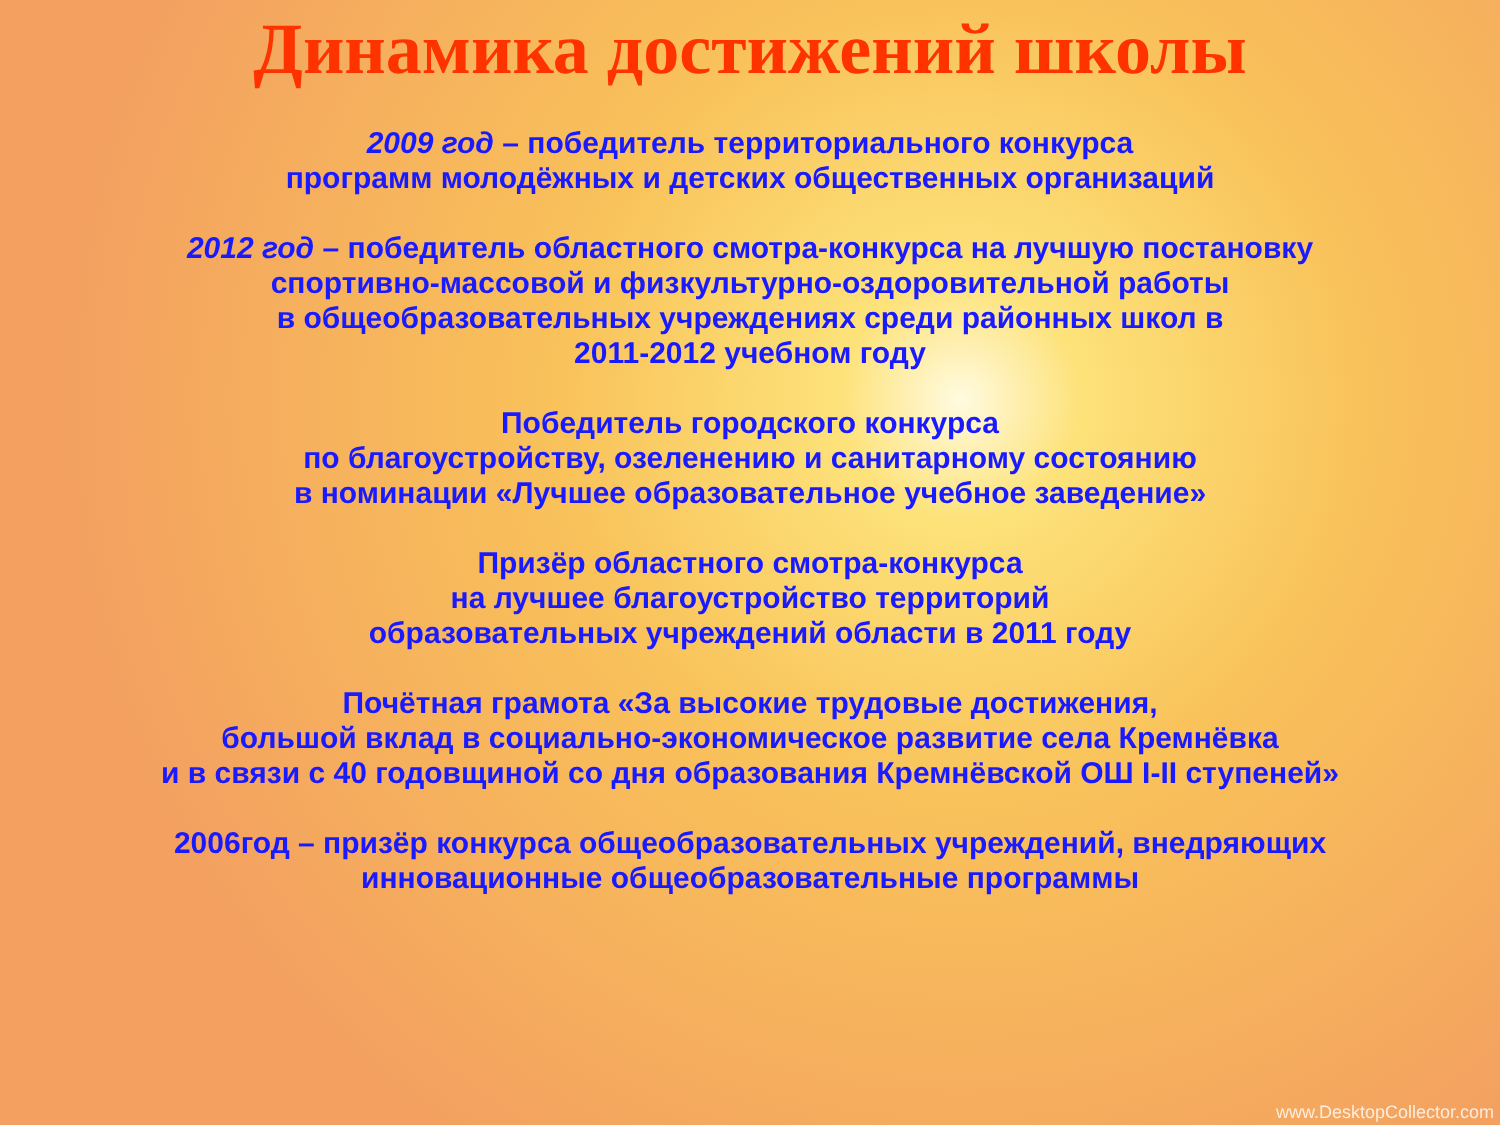Динамика достижений школы
2009 год – победитель территориального конкурса
программ молодёжных и детских общественных организаций
2012 год – победитель областного смотра-конкурса на лучшую постановку
спортивно-массовой и физкультурно-оздоровительной работы
в общеобразовательных учреждениях среди районных школ в
2011-2012 учебном году
Победитель городского конкурса
по благоустройству, озеленению и санитарному состоянию
в номинации «Лучшее образовательное учебное заведение»
Призёр областного смотра-конкурса
на лучшее благоустройство территорий
образовательных учреждений области в 2011 году
Почётная грамота «За высокие трудовые достижения,
большой вклад в социально-экономическое развитие села Кремнёвка
и в связи с 40 годовщиной со дня образования Кремнёвской ОШ I-II ступеней»
2006год – призёр конкурса общеобразовательных учреждений, внедряющих
инновационные общеобразовательные программы
www.DesktopCollector.com